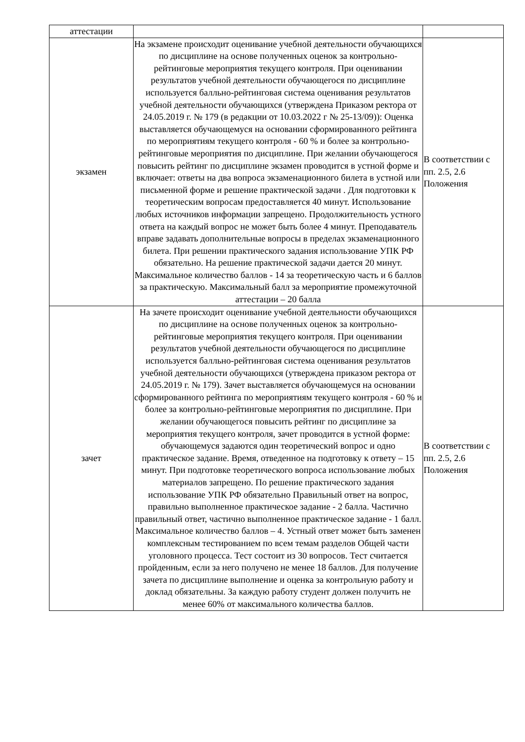| аттестации | | |
| экзамен | На экзамене происходит оценивание учебной деятельности обучающихся по дисциплине на основе полученных оценок за контрольно-рейтинговые мероприятия текущего контроля. При оценивании результатов учебной деятельности обучающегося по дисциплине используется балльно-рейтинговая система оценивания результатов учебной деятельности обучающихся (утверждена Приказом ректора от 24.05.2019 г. № 179 (в редакции от 10.03.2022 г № 25-13/09)): Оценка выставляется обучающемуся на основании сформированного рейтинга по мероприятиям текущего контроля - 60 % и более за контрольно-рейтинговые мероприятия по дисциплине. При желании обучающегося повысить рейтинг по дисциплине экзамен проводится в устной форме и включает: ответы на два вопроса экзаменационного билета в устной или письменной форме и решение практической задачи . Для подготовки к теоретическим вопросам предоставляется 40 минут. Использование любых источников информации запрещено. Продолжительность устного ответа на каждый вопрос не может быть более 4 минут. Преподаватель вправе задавать дополнительные вопросы в пределах экзаменационного билета. При решении практического задания использование УПК РФ обязательно. На решение практической задачи дается 20 минут. Максимальное количество баллов - 14 за теоретическую часть и 6 баллов за практическую. Максимальный балл за мероприятие промежуточной аттестации – 20 балла | В соответствии с пп. 2.5, 2.6 Положения |
| зачет | На зачете происходит оценивание учебной деятельности обучающихся по дисциплине на основе полученных оценок за контрольно-рейтинговые мероприятия текущего контроля. При оценивании результатов учебной деятельности обучающегося по дисциплине используется балльно-рейтинговая система оценивания результатов учебной деятельности обучающихся (утверждена приказом ректора от 24.05.2019 г. № 179). Зачет выставляется обучающемуся на основании сформированного рейтинга по мероприятиям текущего контроля - 60 % и более за контрольно-рейтинговые мероприятия по дисциплине. При желании обучающегося повысить рейтинг по дисциплине за мероприятия текущего контроля, зачет проводится в устной форме: обучающемуся задаются один теоретический вопрос и одно практическое задание. Время, отведенное на подготовку к ответу – 15 минут. При подготовке теоретического вопроса использование любых материалов запрещено. По решение практического задания использование УПК РФ обязательно Правильный ответ на вопрос, правильно выполненное практическое задание - 2 балла. Частично правильный ответ, частично выполненное практическое задание - 1 балл. Максимальное количество баллов – 4. Устный ответ может быть заменен комплексным тестированием по всем темам разделов Общей части уголовного процесса. Тест состоит из 30 вопросов. Тест считается пройденным, если за него получено не менее 18 баллов. Для получение зачета по дисциплине выполнение и оценка за контрольную работу и доклад обязательны. За каждую работу студент должен получить не менее 60% от максимального количества баллов. | В соответствии с пп. 2.5, 2.6 Положения |